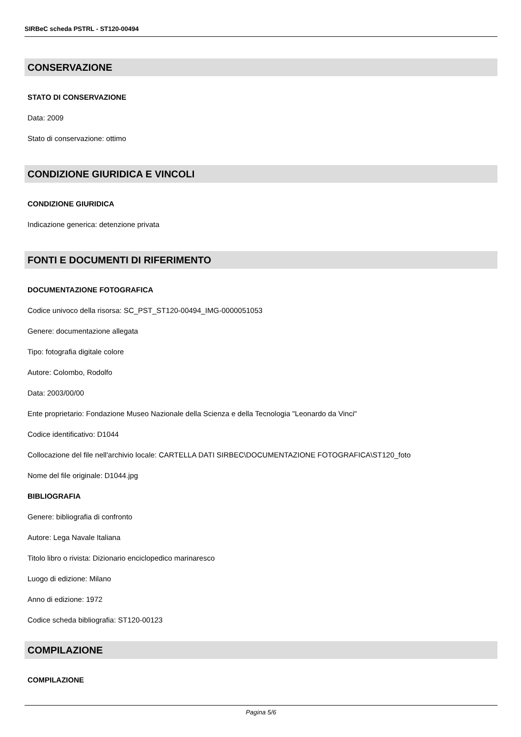SIRBeC scheda PSTRL - ST120-00494
CONSERVAZIONE
STATO DI CONSERVAZIONE
Data: 2009
Stato di conservazione: ottimo
CONDIZIONE GIURIDICA E VINCOLI
CONDIZIONE GIURIDICA
Indicazione generica: detenzione privata
FONTI E DOCUMENTI DI RIFERIMENTO
DOCUMENTAZIONE FOTOGRAFICA
Codice univoco della risorsa: SC_PST_ST120-00494_IMG-0000051053
Genere: documentazione allegata
Tipo: fotografia digitale colore
Autore: Colombo, Rodolfo
Data: 2003/00/00
Ente proprietario: Fondazione Museo Nazionale della Scienza e della Tecnologia "Leonardo da Vinci"
Codice identificativo: D1044
Collocazione del file nell'archivio locale: CARTELLA DATI SIRBEC\DOCUMENTAZIONE FOTOGRAFICA\ST120_foto
Nome del file originale: D1044.jpg
BIBLIOGRAFIA
Genere: bibliografia di confronto
Autore: Lega Navale Italiana
Titolo libro o rivista: Dizionario enciclopedico marinaresco
Luogo di edizione: Milano
Anno di edizione: 1972
Codice scheda bibliografia: ST120-00123
COMPILAZIONE
COMPILAZIONE
Pagina 5/6